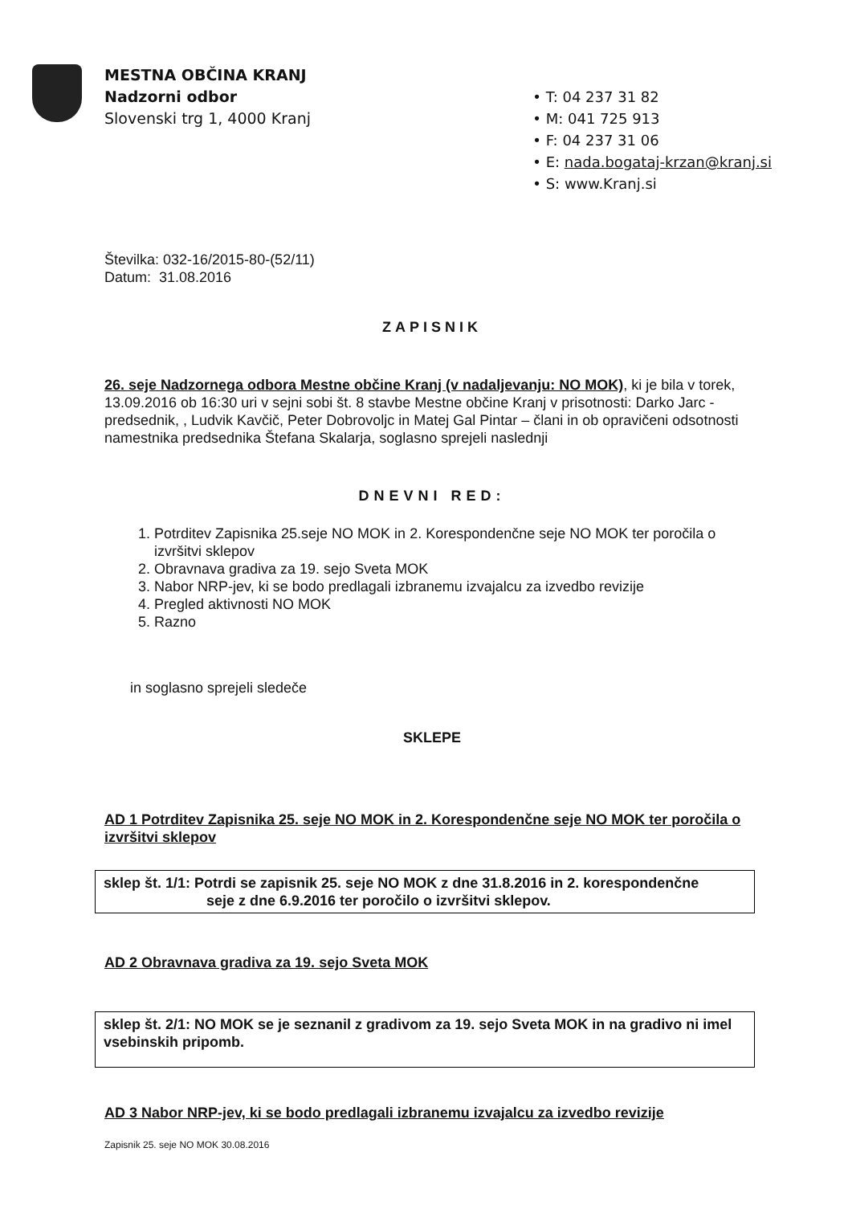MESTNA OBČINA KRANJ
Nadzorni odbor
Slovenski trg 1, 4000 Kranj
• T: 04 237 31 82
• M: 041 725 913
• F: 04 237 31 06
• E: nada.bogataj-krzan@kranj.si
• S: www.Kranj.si
Številka: 032-16/2015-80-(52/11)
Datum: 31.08.2016
ZAPISNIK
26. seje Nadzornega odbora Mestne občine Kranj (v nadaljevanju: NO MOK), ki je bila v torek, 13.09.2016 ob 16:30 uri v sejni sobi št. 8 stavbe Mestne občine Kranj v prisotnosti: Darko Jarc - predsednik, , Ludvik Kavčič, Peter Dobrovoljc in Matej Gal Pintar – člani in ob opravičeni odsotnosti namestnika predsednika Štefana Skalarja, soglasno sprejeli naslednji
DNEVNI RED:
1. Potrditev Zapisnika 25.seje NO MOK in 2. Korespondenčne seje NO MOK ter poročila o izvršitvi sklepov
2. Obravnava gradiva za 19. sejo Sveta MOK
3. Nabor NRP-jev, ki se bodo predlagali izbranemu izvajalcu za izvedbo revizije
4. Pregled aktivnosti NO MOK
5. Razno
in soglasno sprejeli sledeče
SKLEPE
AD 1 Potrditev Zapisnika 25. seje NO MOK in 2. Korespondenčne seje NO MOK ter poročila o izvršitvi sklepov
sklep št. 1/1: Potrdi se zapisnik 25. seje NO MOK z dne 31.8.2016 in 2. korespondenčne
seje z dne 6.9.2016 ter poročilo o izvršitvi sklepov.
AD 2 Obravnava gradiva za 19. sejo Sveta MOK
sklep št. 2/1: NO MOK se je seznanil z gradivom za 19. sejo Sveta MOK in na gradivo ni imel vsebinskih pripomb.
AD 3 Nabor NRP-jev, ki se bodo predlagali izbranemu izvajalcu za izvedbo revizije
Zapisnik 25. seje NO MOK 30.08.2016